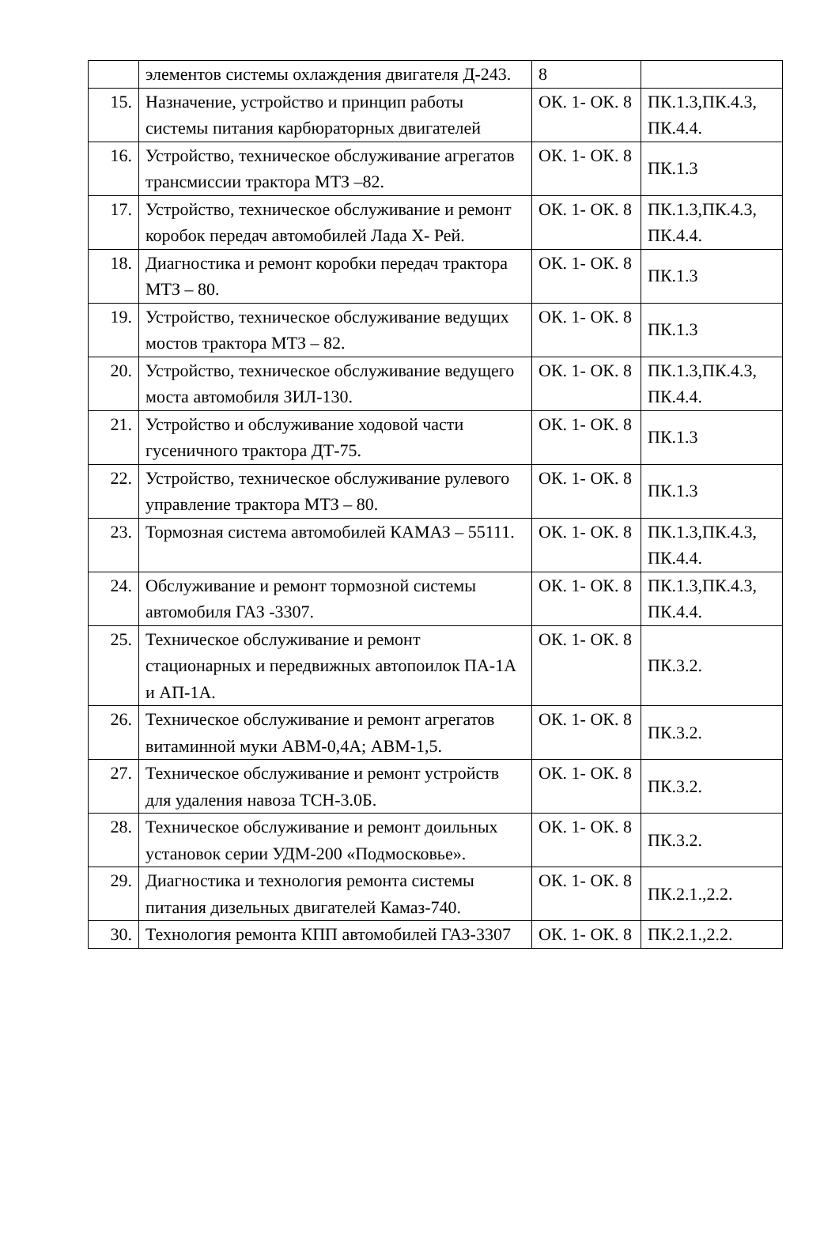| | элементов системы охлаждения двигателя Д-243. | 8 | |
| 15. | Назначение, устройство и принцип работы системы питания карбюраторных двигателей | ОК. 1- ОК. 8 | ПК.1.3,ПК.4.3, ПК.4.4. |
| 16. | Устройство, техническое обслуживание агрегатов трансмиссии трактора МТЗ –82. | ОК. 1- ОК. 8 | ПК.1.3 |
| 17. | Устройство, техническое обслуживание и ремонт коробок передач автомобилей Лада Х- Рей. | ОК. 1- ОК. 8 | ПК.1.3,ПК.4.3, ПК.4.4. |
| 18. | Диагностика и ремонт коробки передач трактора МТЗ – 80. | ОК. 1- ОК. 8 | ПК.1.3 |
| 19. | Устройство, техническое обслуживание ведущих мостов трактора МТЗ – 82. | ОК. 1- ОК. 8 | ПК.1.3 |
| 20. | Устройство, техническое обслуживание ведущего моста автомобиля ЗИЛ-130. | ОК. 1- ОК. 8 | ПК.1.3,ПК.4.3, ПК.4.4. |
| 21. | Устройство и обслуживание ходовой части гусеничного трактора ДТ-75. | ОК. 1- ОК. 8 | ПК.1.3 |
| 22. | Устройство, техническое обслуживание рулевого управление трактора МТЗ – 80. | ОК. 1- ОК. 8 | ПК.1.3 |
| 23. | Тормозная система автомобилей КАМАЗ – 55111. | ОК. 1- ОК. 8 | ПК.1.3,ПК.4.3, ПК.4.4. |
| 24. | Обслуживание и ремонт тормозной системы автомобиля ГАЗ -3307. | ОК. 1- ОК. 8 | ПК.1.3,ПК.4.3, ПК.4.4. |
| 25. | Техническое обслуживание и ремонт стационарных и передвижных автопоилок ПА-1А и АП-1А. | ОК. 1- ОК. 8 | ПК.3.2. |
| 26. | Техническое обслуживание и ремонт агрегатов витаминной муки АВМ-0,4А; АВМ-1,5. | ОК. 1- ОК. 8 | ПК.3.2. |
| 27. | Техническое обслуживание и ремонт устройств для удаления навоза ТСН-3.0Б. | ОК. 1- ОК. 8 | ПК.3.2. |
| 28. | Техническое обслуживание и ремонт доильных установок серии УДМ-200 «Подмосковье». | ОК. 1- ОК. 8 | ПК.3.2. |
| 29. | Диагностика и технология ремонта системы питания дизельных двигателей Камаз-740. | ОК. 1- ОК. 8 | ПК.2.1.,2.2. |
| 30. | Технология ремонта КПП автомобилей ГАЗ-3307 | ОК. 1- ОК. 8 | ПК.2.1.,2.2. |